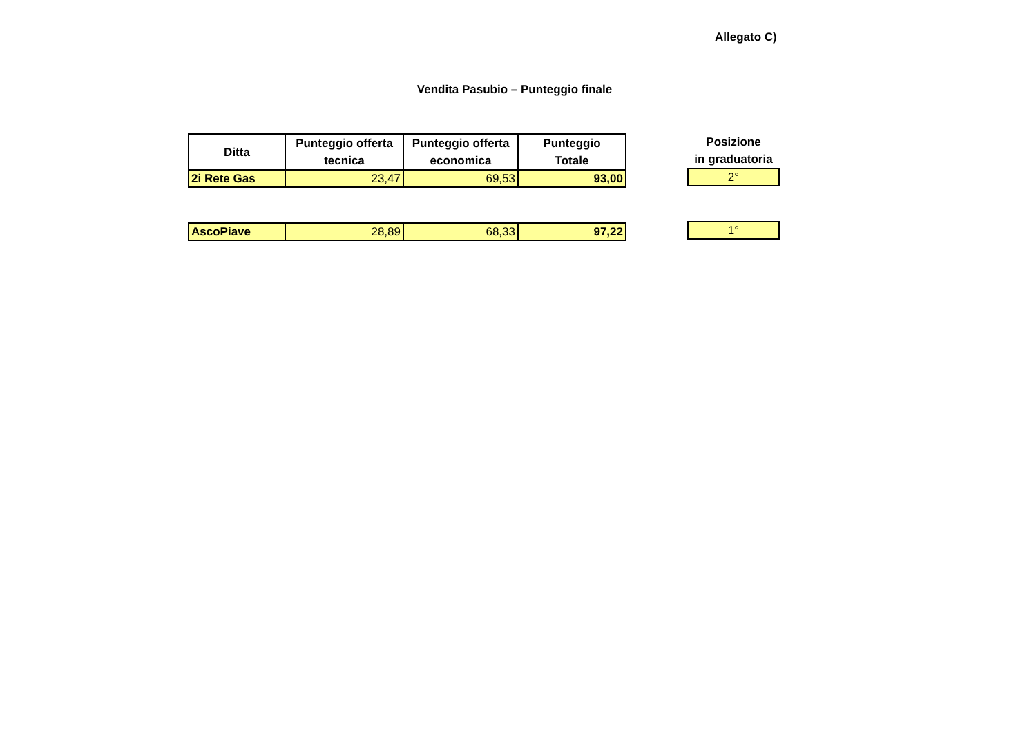Allegato C)
Vendita Pasubio – Punteggio finale
| Ditta | Punteggio offerta tecnica | Punteggio offerta economica | Punteggio Totale |
| --- | --- | --- | --- |
| 2i Rete Gas | 23,47 | 69,53 | 93,00 |
| AscoPiave | 28,89 | 68,33 | 97,22 |
| Posizione in graduatoria |
| --- |
| 2° |
| 1° |